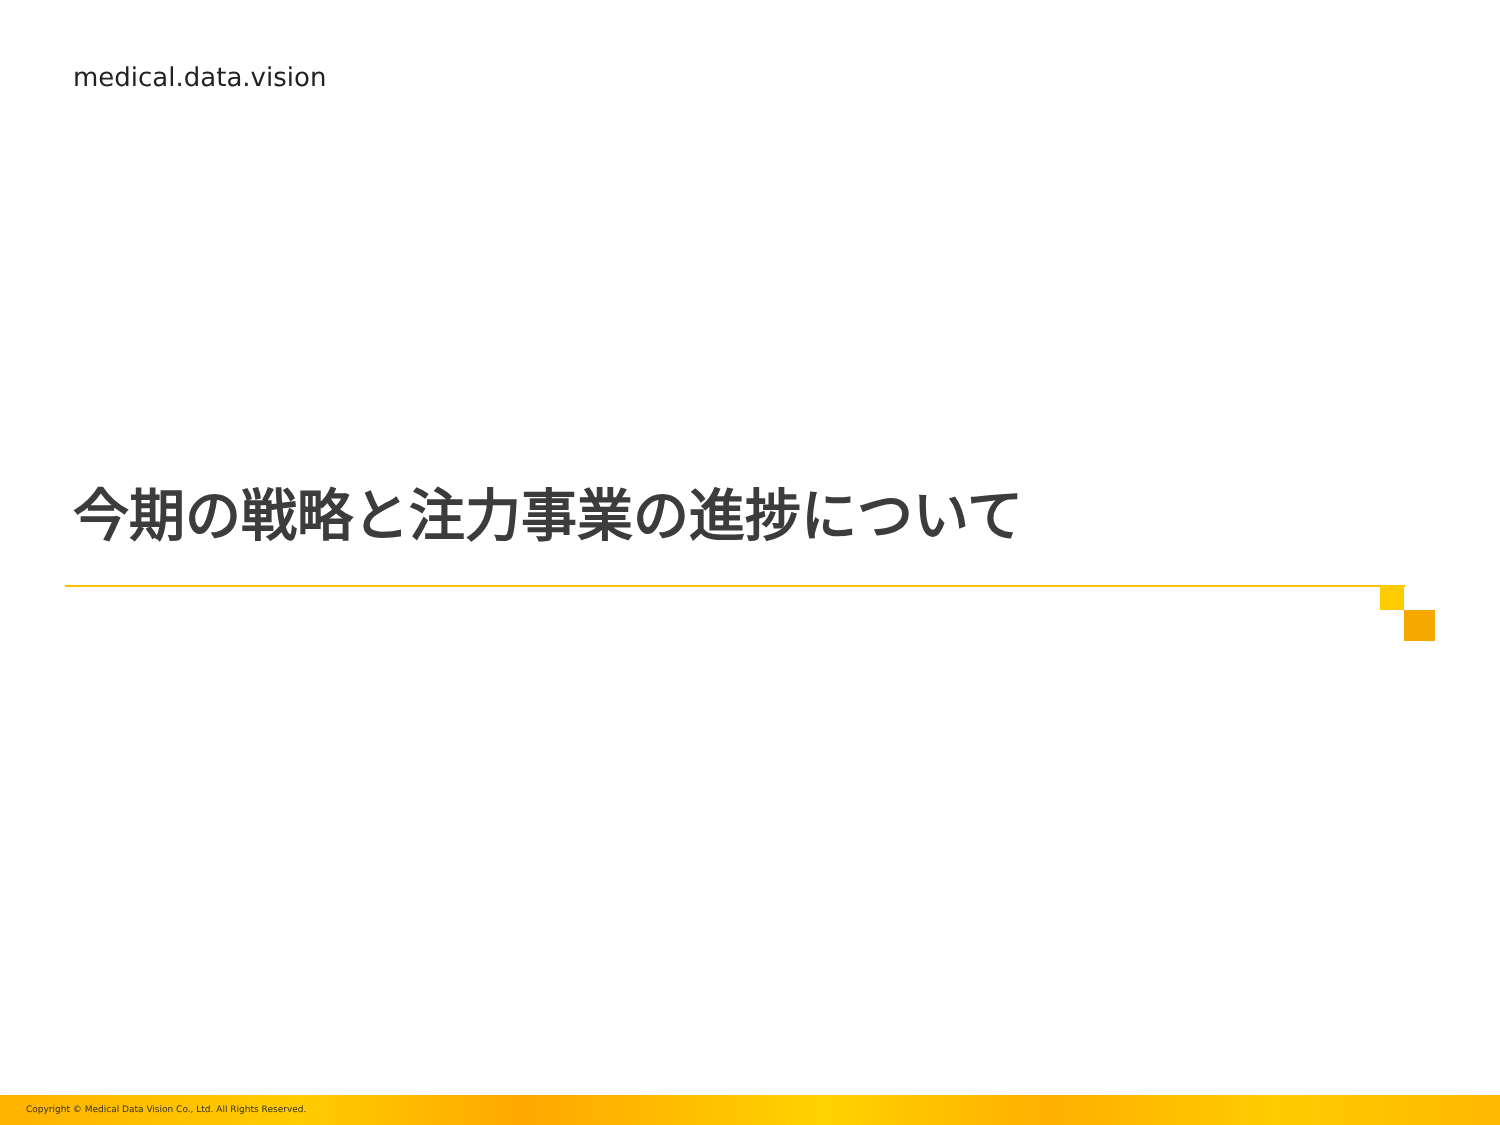medical.data.vision
今期の戦略と注力事業の進捗について
Copyright © Medical Data Vision Co., Ltd. All Rights Reserved.